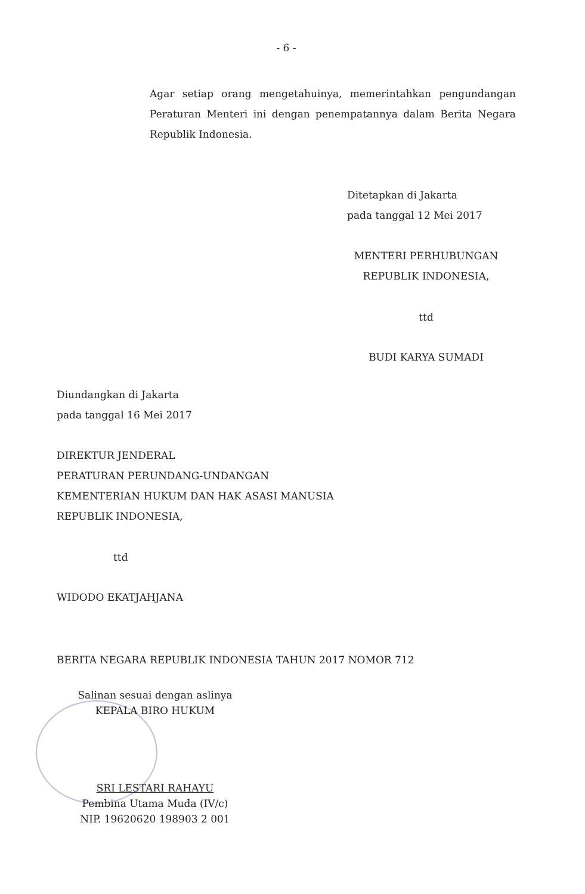- 6 -
Agar setiap orang mengetahuinya, memerintahkan pengundangan Peraturan Menteri ini dengan penempatannya dalam Berita Negara Republik Indonesia.
Ditetapkan di Jakarta
pada tanggal 12 Mei 2017
MENTERI PERHUBUNGAN
REPUBLIK INDONESIA,
ttd
BUDI KARYA SUMADI
Diundangkan di Jakarta
pada tanggal 16 Mei 2017
DIREKTUR JENDERAL
PERATURAN PERUNDANG-UNDANGAN
KEMENTERIAN HUKUM DAN HAK ASASI MANUSIA
REPUBLIK INDONESIA,
ttd
WIDODO EKATJAHJANA
BERITA NEGARA REPUBLIK INDONESIA TAHUN 2017 NOMOR 712
Salinan sesuai dengan aslinya
KEPALA BIRO HUKUM
SRI LESTARI RAHAYU
Pembina Utama Muda (IV/c)
NIP. 19620620 198903 2 001